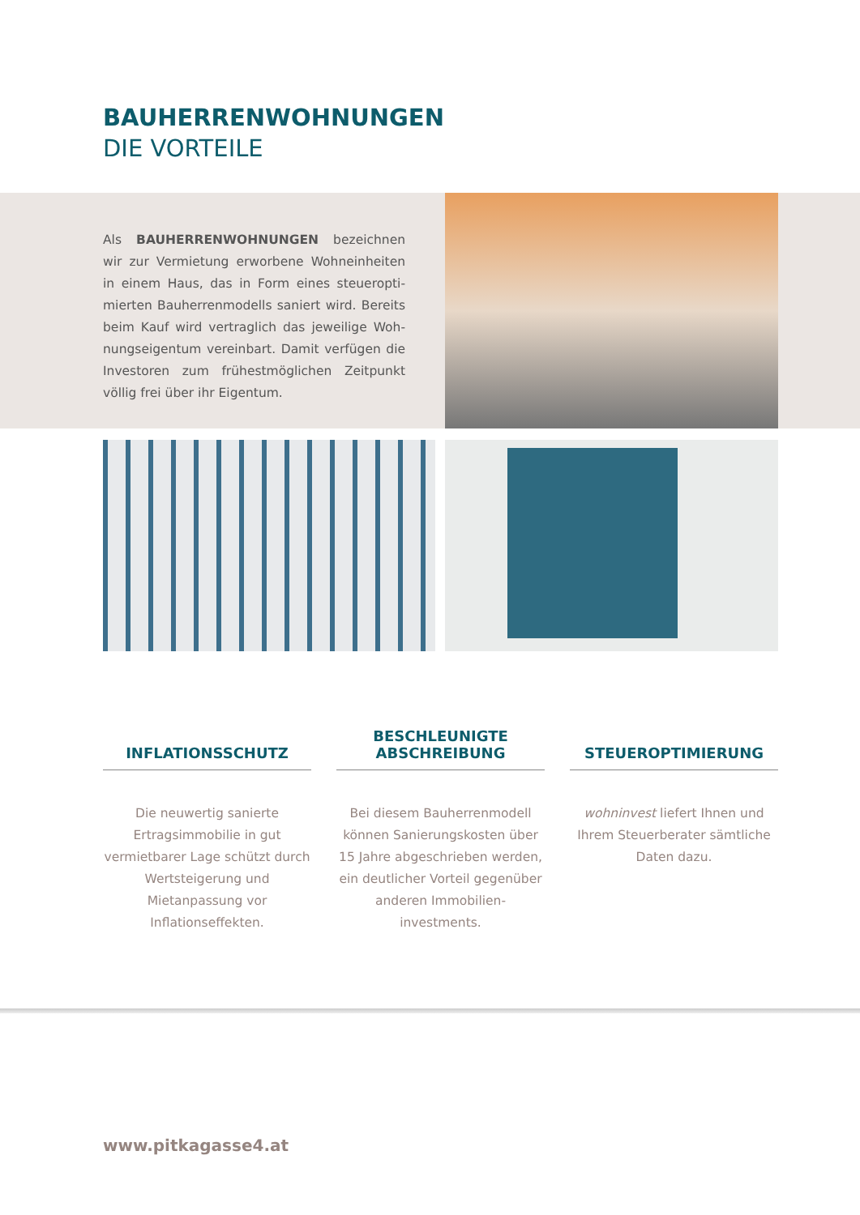BAUHERRENWOHNUNGEN
DIE VORTEILE
Als BAUHERRENWOHNUNGEN bezeichnen wir zur Vermietung erworbene Wohneinheiten in einem Haus, das in Form eines steueropti-mierten Bauherrenmodells saniert wird. Bereits beim Kauf wird vertraglich das jeweilige Woh-nungseigentum vereinbart. Damit verfügen die Investoren zum frühestmöglichen Zeitpunkt völlig frei über ihr Eigentum.
INFLATIONSSCHUTZ
Die neuwertig sanierte Ertragsimmobilie in gut vermietbarer Lage schützt durch Wertsteigerung und Mietanpassung vor Inflationseffekten.
BESCHLEUNIGTE
ABSCHREIBUNG
Bei diesem Bauherrenmodell können Sanierungskosten über 15 Jahre abgeschrieben werden, ein deutlicher Vorteil gegenüber anderen Immobilien-investments.
STEUEROPTIMIERUNG
wohninvest liefert Ihnen und Ihrem Steuerberater sämtliche Daten dazu.
www.pitkagasse4.at